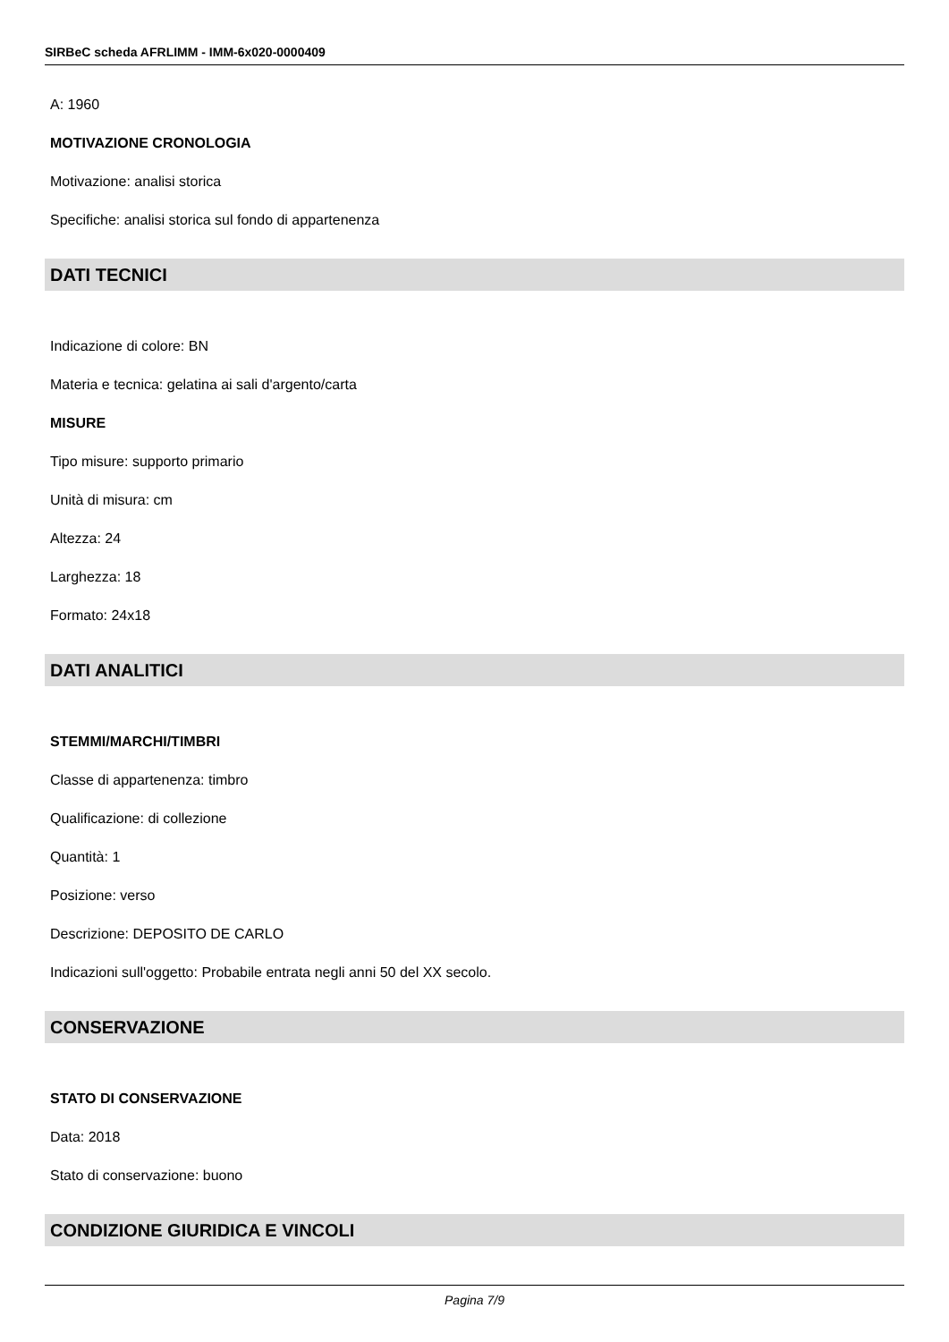SIRBeC scheda AFRLIMM - IMM-6x020-0000409
A: 1960
MOTIVAZIONE CRONOLOGIA
Motivazione: analisi storica
Specifiche: analisi storica sul fondo di appartenenza
DATI TECNICI
Indicazione di colore: BN
Materia e tecnica: gelatina ai sali d'argento/carta
MISURE
Tipo misure: supporto primario
Unità di misura: cm
Altezza: 24
Larghezza: 18
Formato: 24x18
DATI ANALITICI
STEMMI/MARCHI/TIMBRI
Classe di appartenenza: timbro
Qualificazione: di collezione
Quantità: 1
Posizione: verso
Descrizione: DEPOSITO DE CARLO
Indicazioni sull'oggetto: Probabile entrata negli anni 50 del XX secolo.
CONSERVAZIONE
STATO DI CONSERVAZIONE
Data: 2018
Stato di conservazione: buono
CONDIZIONE GIURIDICA E VINCOLI
Pagina 7/9